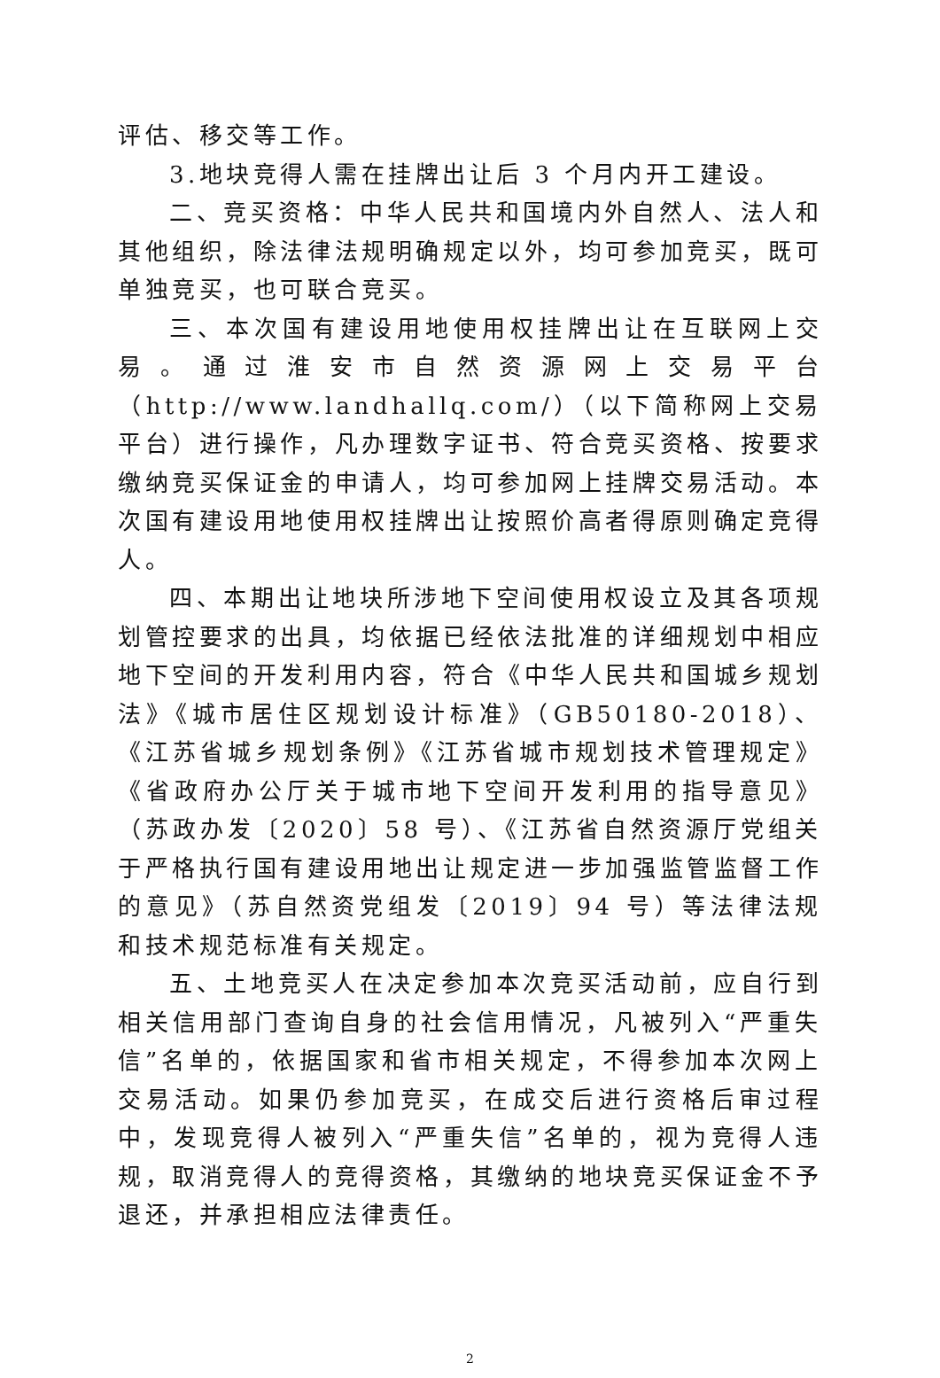评估、移交等工作。
3.地块竞得人需在挂牌出让后 3 个月内开工建设。
二、竞买资格：中华人民共和国境内外自然人、法人和其他组织，除法律法规明确规定以外，均可参加竞买，既可单独竞买，也可联合竞买。
三、本次国有建设用地使用权挂牌出让在互联网上交易。通过淮安市自然资源网上交易平台（http://www.landhallq.com/）（以下简称网上交易平台）进行操作，凡办理数字证书、符合竞买资格、按要求缴纳竞买保证金的申请人，均可参加网上挂牌交易活动。本次国有建设用地使用权挂牌出让按照价高者得原则确定竞得人。
四、本期出让地块所涉地下空间使用权设立及其各项规划管控要求的出具，均依据已经依法批准的详细规划中相应地下空间的开发利用内容，符合《中华人民共和国城乡规划法》《城市居住区规划设计标准》（GB50180-2018）、《江苏省城乡规划条例》《江苏省城市规划技术管理规定》《省政府办公厅关于城市地下空间开发利用的指导意见》（苏政办发〔2020〕58 号）、《江苏省自然资源厅党组关于严格执行国有建设用地出让规定进一步加强监管监督工作的意见》（苏自然资党组发〔2019〕94 号）等法律法规和技术规范标准有关规定。
五、土地竞买人在决定参加本次竞买活动前，应自行到相关信用部门查询自身的社会信用情况，凡被列入“严重失信”名单的，依据国家和省市相关规定，不得参加本次网上交易活动。如果仍参加竞买，在成交后进行资格后审过程中，发现竞得人被列入“严重失信”名单的，视为竞得人违规，取消竞得人的竞得资格，其缴纳的地块竞买保证金不予退还，并承担相应法律责任。
2